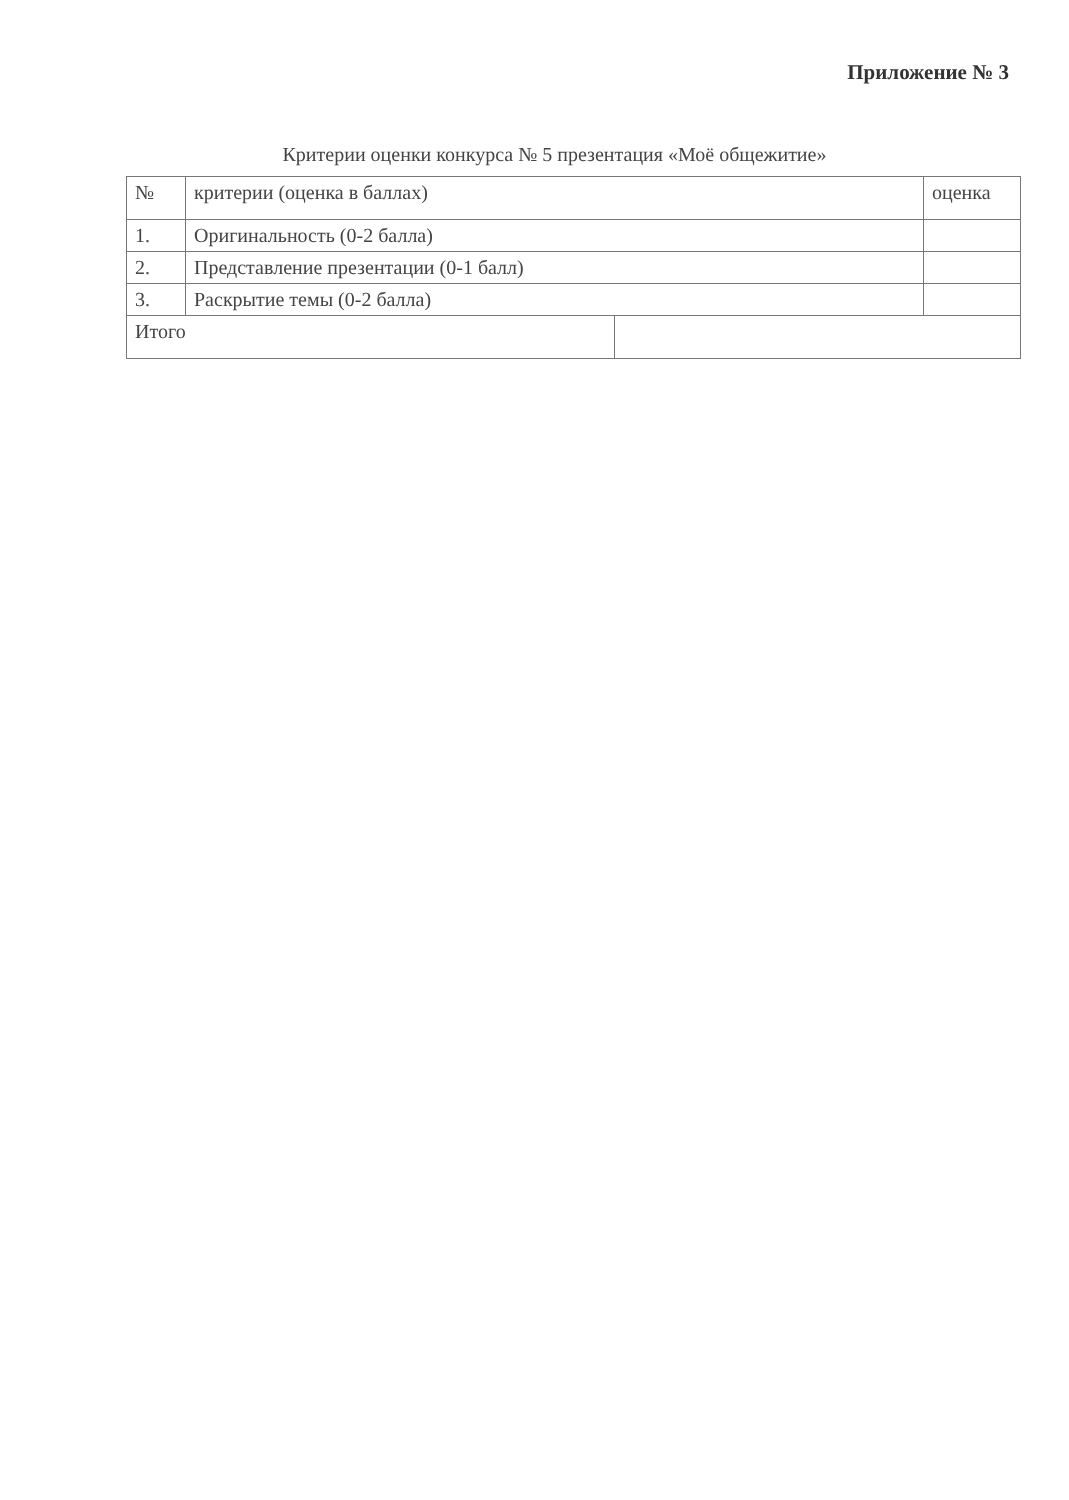Приложение № 3
Критерии оценки конкурса № 5 презентация «Моё общежитие»
| № | критерии (оценка в баллах) | | оценка |
| 1. | Оригинальность (0-2 балла) | | |
| 2. | Представление презентации (0-1 балл) | | |
| 3. | Раскрытие темы (0-2 балла) | | |
| Итого | | | |